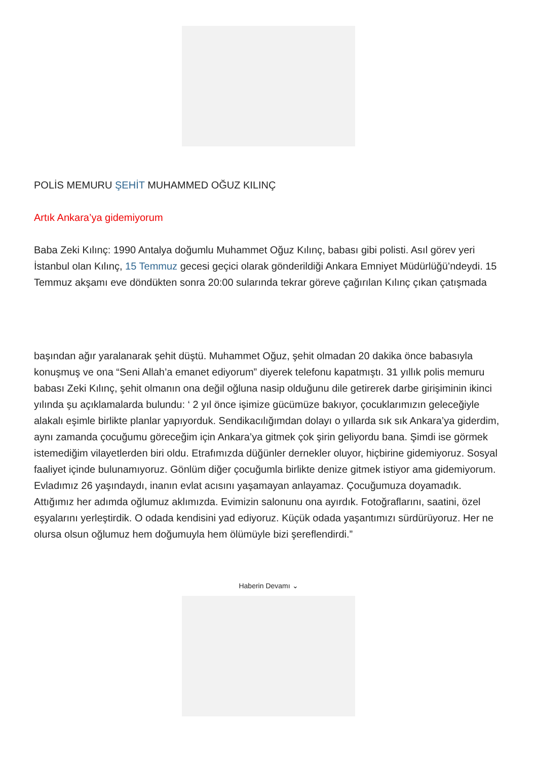POLİS MEMURU ŞEHİT MUHAMMED OĞUZ KILINÇ
Artık Ankara’ya gidemiyorum
Baba Zeki Kılınç: 1990 Antalya doğumlu Muhammet Oğuz Kılınç, babası gibi polisti. Asıl görev yeri İstanbul olan Kılınç, 15 Temmuz gecesi geçici olarak gönderildiği Ankara Emniyet Müdürlüğü’ndeydi. 15 Temmuz akşamı eve döndükten sonra 20:00 sularında tekrar göreve çağırılan Kılınç çıkan çatışmada
başından ağır yaralanarak şehit düştü. Muhammet Oğuz, şehit olmadan 20 dakika önce babasıyla konuşmuş ve ona “Seni Allah’a emanet ediyorum” diyerek telefonu kapatmıştı. 31 yıllık polis memuru babası Zeki Kılınç, şehit olmanın ona değil oğluna nasip olduğunu dile getirerek darbe girişiminin ikinci yılında şu açıklamalarda bulundu: ‘ 2 yıl önce işimize gücümüze bakıyor, çocuklarımızın geleceğiyle alakalı eşimle birlikte planlar yapıyorduk. Sendikacılığımdan dolayı o yıllarda sık sık Ankara’ya giderdim, aynı zamanda çocuğumu göreceğim için Ankara’ya gitmek çok şirin geliyordu bana. Şimdi ise görmek istemediğim vilayetlerden biri oldu. Etrafımızda düğünler dernekler oluyor, hiçbirine gidemiyoruz. Sosyal faaliyet içinde bulunamıyoruz. Gönlüm diğer çocuğumla birlikte denize gitmek istiyor ama gidemiyorum. Evladımız 26 yaşındaydı, inanın evlat acısını yaşamayan anlayamaz. Çocuğumuza doyamadık. Attığımız her adımda oğlumuz aklımızda. Evimizin salonunu ona ayırdık. Fotoğraflarını, saatini, özel eşyalarını yerleştirdik. O odada kendisini yad ediyoruz. Küçük odada yaşantımızı sürdürüyoruz. Her ne olursa olsun oğlumuz hem doğumuyla hem ölümüyle bizi şereflendirdi.”
Haberin Devamı ⌄